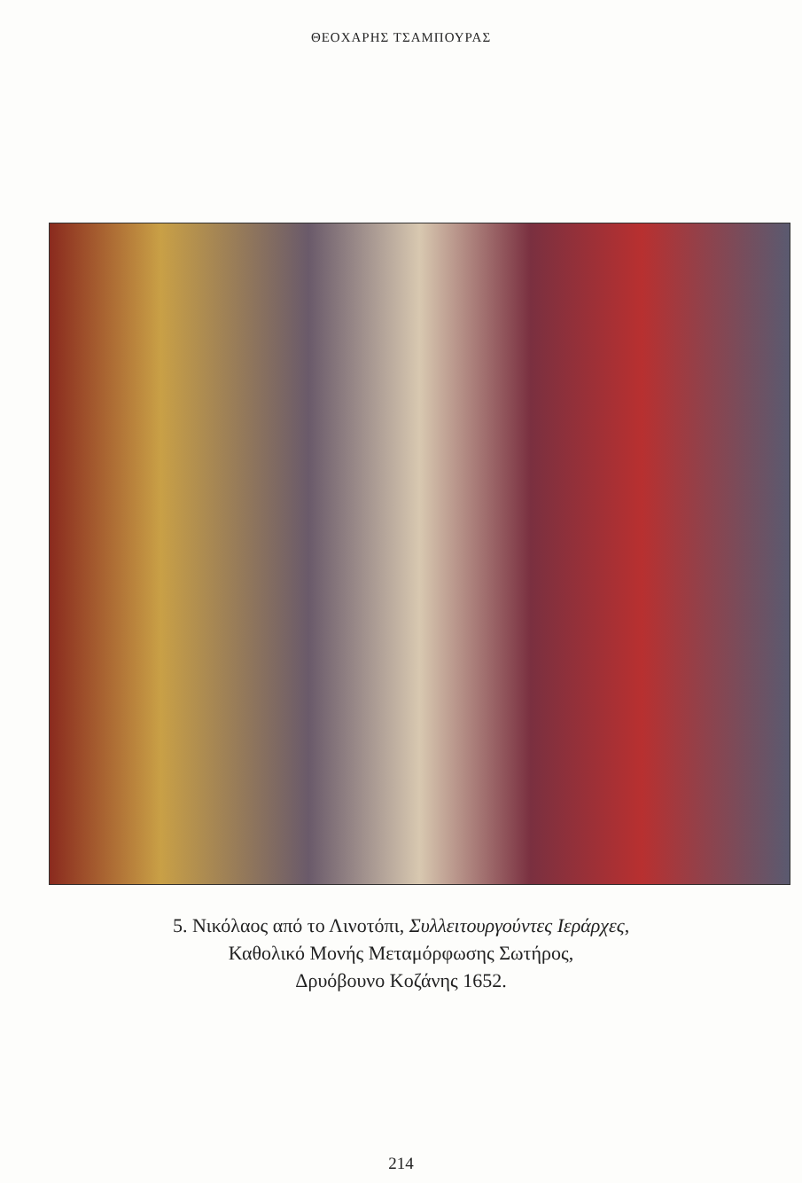ΘΕΟΧΑΡΗΣ ΤΣΑΜΠΟΥΡΑΣ
5. Νικόλαος από το Λινοτόπι, Συλλειτουργούντες Ιεράρχες,
Καθολικό Μονής Μεταμόρφωσης Σωτήρος,
Δρυόβουνο Κοζάνης 1652.
214